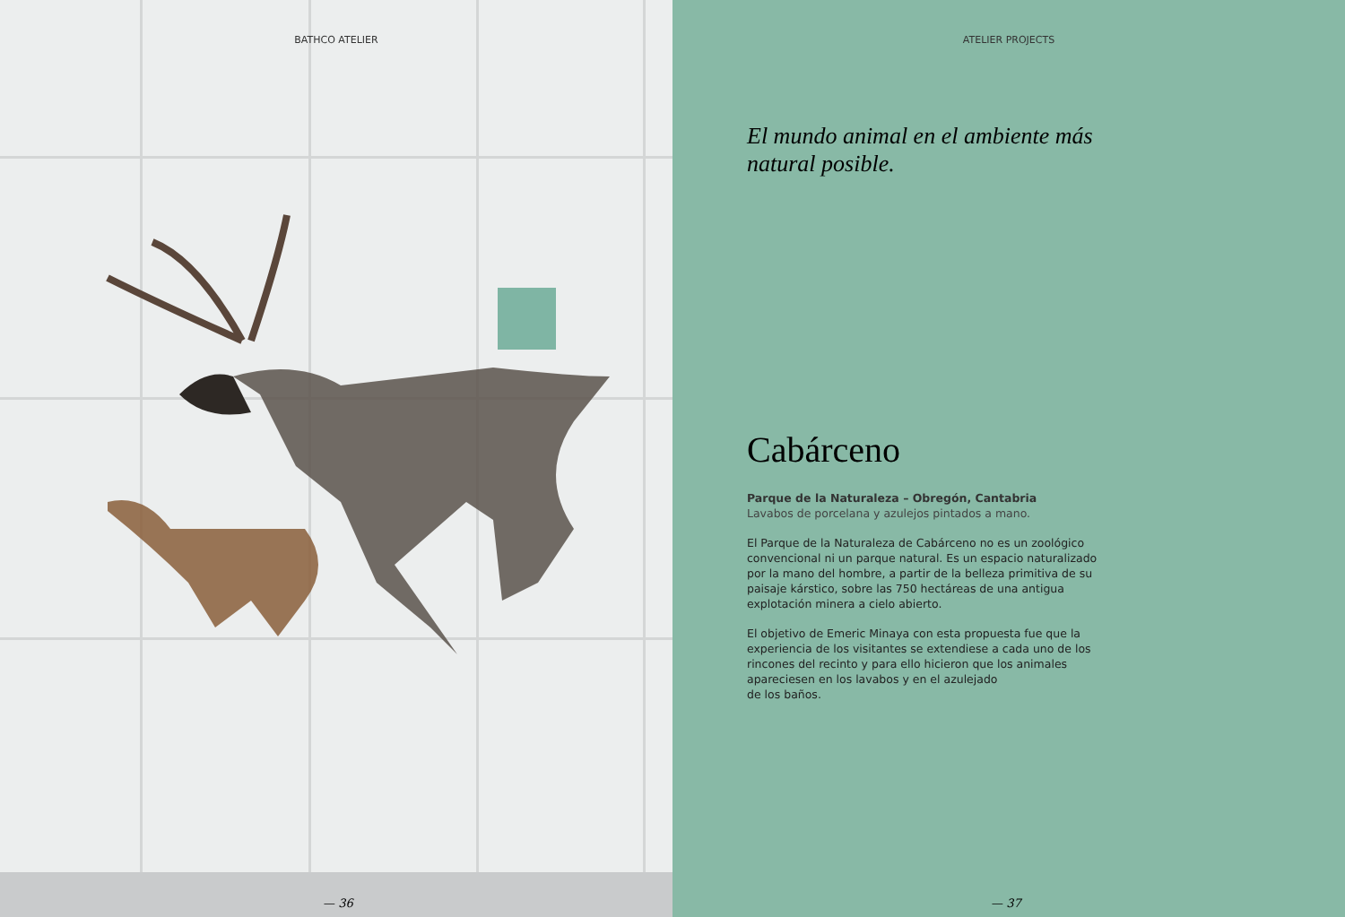BATHCO ATELIER
— 36
ATELIER PROJECTS
El mundo animal en el ambiente más natural posible.
Cabárceno
Parque de la Naturaleza – Obregón, Cantabria
Lavabos de porcelana y azulejos pintados a mano.
El Parque de la Naturaleza de Cabárceno no es un zoológico convencional ni un parque natural. Es un espacio naturalizado por la mano del hombre, a partir de la belleza primitiva de su paisaje kárstico, sobre las 750 hectáreas de una antigua explotación minera a cielo abierto.
El objetivo de Emeric Minaya con esta propuesta fue que la experiencia de los visitantes se extendiese a cada uno de los rincones del recinto y para ello hicieron que los animales apareciesen en los lavabos y en el azulejado
de los baños.
— 37